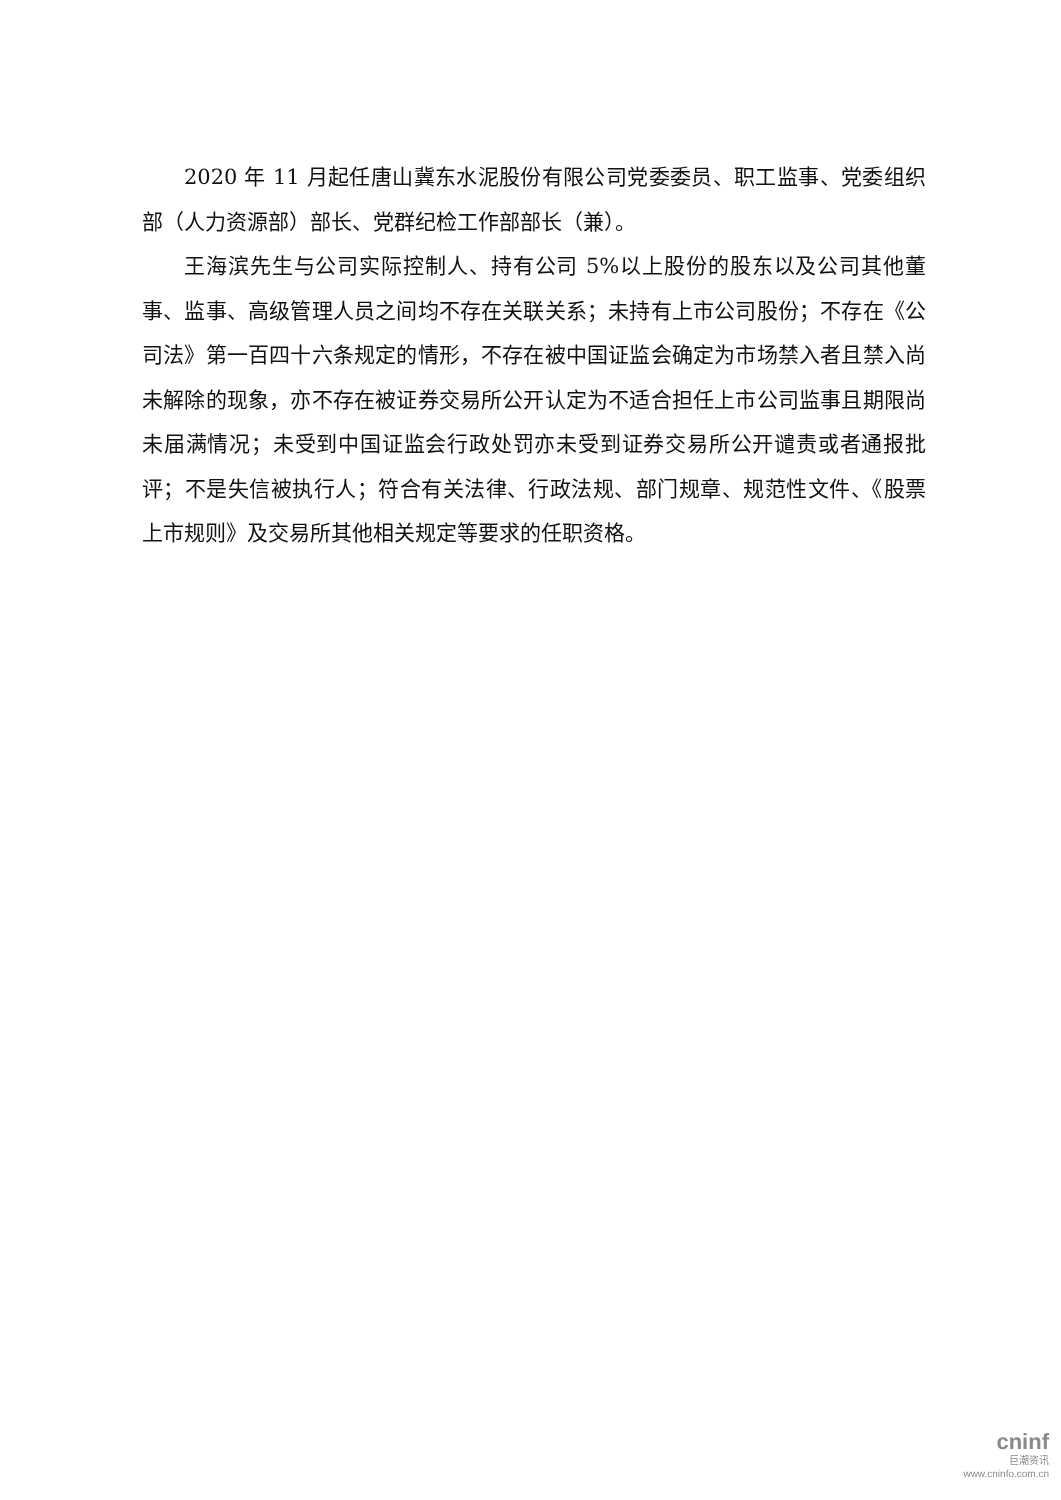2020 年 11 月起任唐山冀东水泥股份有限公司党委委员、职工监事、党委组织部（人力资源部）部长、党群纪检工作部部长（兼）。
王海滨先生与公司实际控制人、持有公司 5%以上股份的股东以及公司其他董事、监事、高级管理人员之间均不存在关联关系；未持有上市公司股份；不存在《公司法》第一百四十六条规定的情形，不存在被中国证监会确定为市场禁入者且禁入尚未解除的现象，亦不存在被证券交易所公开认定为不适合担任上市公司监事且期限尚未届满情况；未受到中国证监会行政处罚亦未受到证券交易所公开谴责或者通报批评；不是失信被执行人；符合有关法律、行政法规、部门规章、规范性文件、《股票上市规则》及交易所其他相关规定等要求的任职资格。
cninf
巨潮资讯
www.cninfo.com.cn